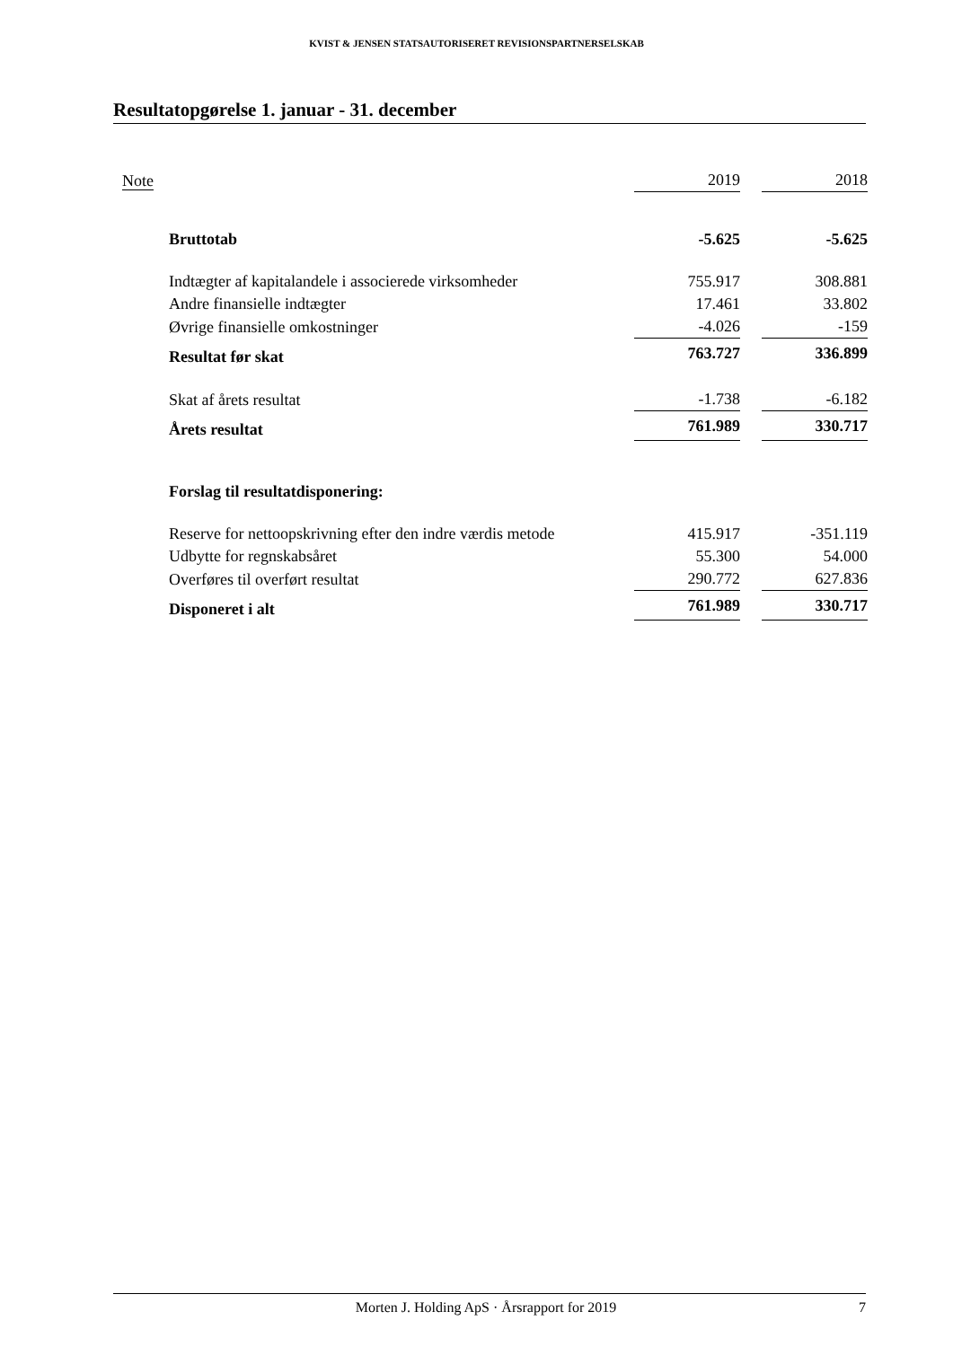KVIST & JENSEN STATSAUTORISERET REVISIONSPARTNERSELSKAB
Resultatopgørelse 1. januar - 31. december
| Note | | 2019 | | 2018 |
| --- | --- | --- | --- | --- |
| | Bruttotab | -5.625 | | -5.625 |
| | Indtægter af kapitalandele i associerede virksomheder | 755.917 | | 308.881 |
| | Andre finansielle indtægter | 17.461 | | 33.802 |
| | Øvrige finansielle omkostninger | -4.026 | | -159 |
| | Resultat før skat | 763.727 | | 336.899 |
| | Skat af årets resultat | -1.738 | | -6.182 |
| | Årets resultat | 761.989 | | 330.717 |
| | Forslag til resultatdisponering: | | | |
| | Reserve for nettoopskrivning efter den indre værdis metode | 415.917 | | -351.119 |
| | Udbytte for regnskabsåret | 55.300 | | 54.000 |
| | Overføres til overført resultat | 290.772 | | 627.836 |
| | Disponeret i alt | 761.989 | | 330.717 |
Morten J. Holding ApS · Årsrapport for 2019 7